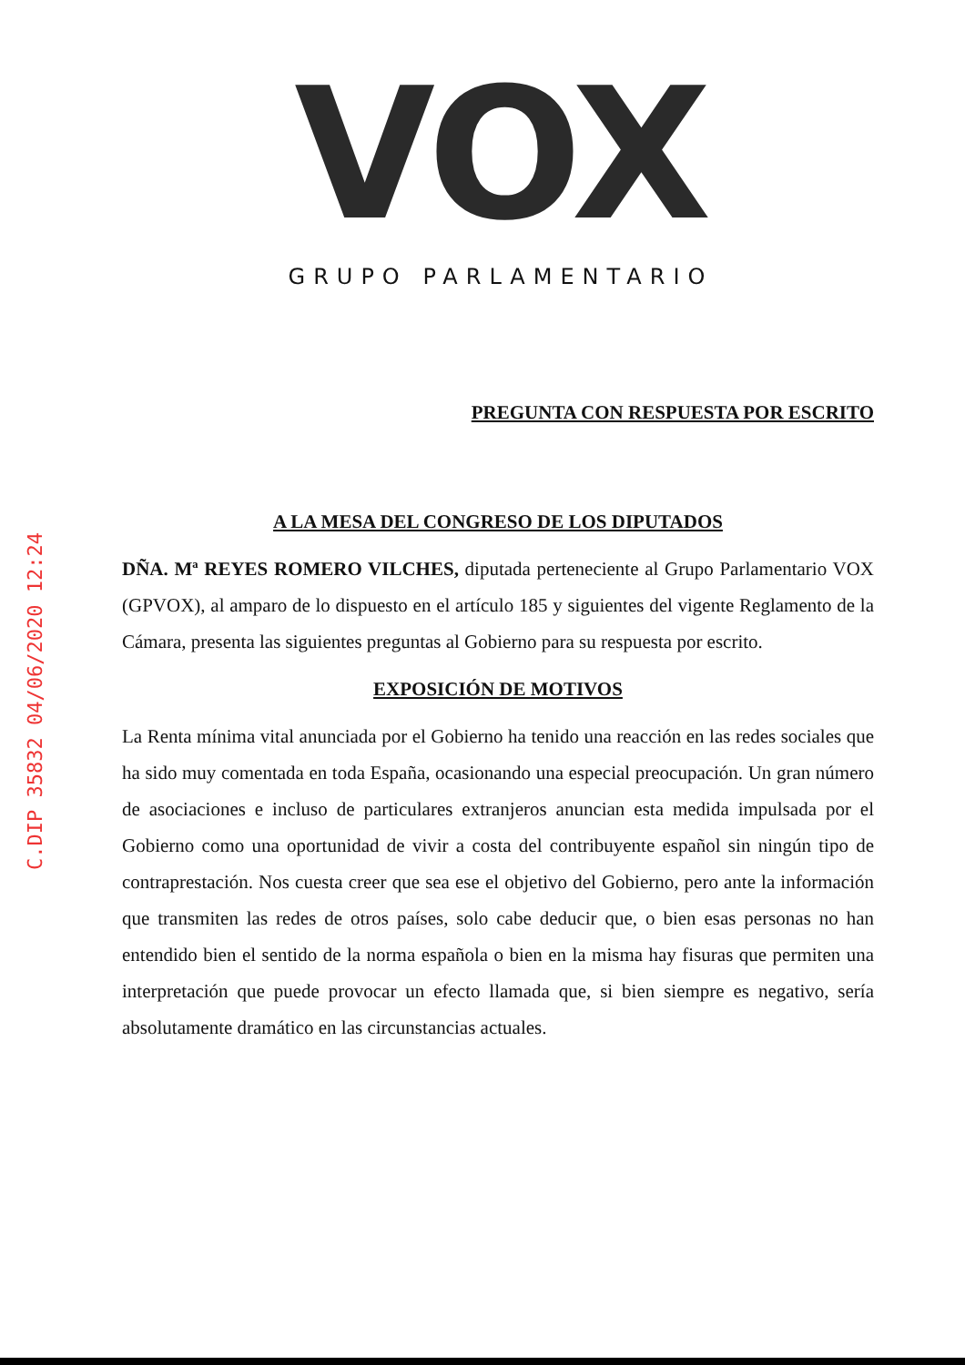C.DIP 35832 04/06/2020 12:24
VOX
GRUPO PARLAMENTARIO
PREGUNTA CON RESPUESTA POR ESCRITO
A LA MESA DEL CONGRESO DE LOS DIPUTADOS
DÑA. Mª REYES ROMERO VILCHES, diputada perteneciente al Grupo Parlamentario VOX (GPVOX), al amparo de lo dispuesto en el artículo 185 y siguientes del vigente Reglamento de la Cámara, presenta las siguientes preguntas al Gobierno para su respuesta por escrito.
EXPOSICIÓN DE MOTIVOS
La Renta mínima vital anunciada por el Gobierno ha tenido una reacción en las redes sociales que ha sido muy comentada en toda España, ocasionando una especial preocupación. Un gran número de asociaciones e incluso de particulares extranjeros anuncian esta medida impulsada por el Gobierno como una oportunidad de vivir a costa del contribuyente español sin ningún tipo de contraprestación. Nos cuesta creer que sea ese el objetivo del Gobierno, pero ante la información que transmiten las redes de otros países, solo cabe deducir que, o bien esas personas no han entendido bien el sentido de la norma española o bien en la misma hay fisuras que permiten una interpretación que puede provocar un efecto llamada que, si bien siempre es negativo, sería absolutamente dramático en las circunstancias actuales.